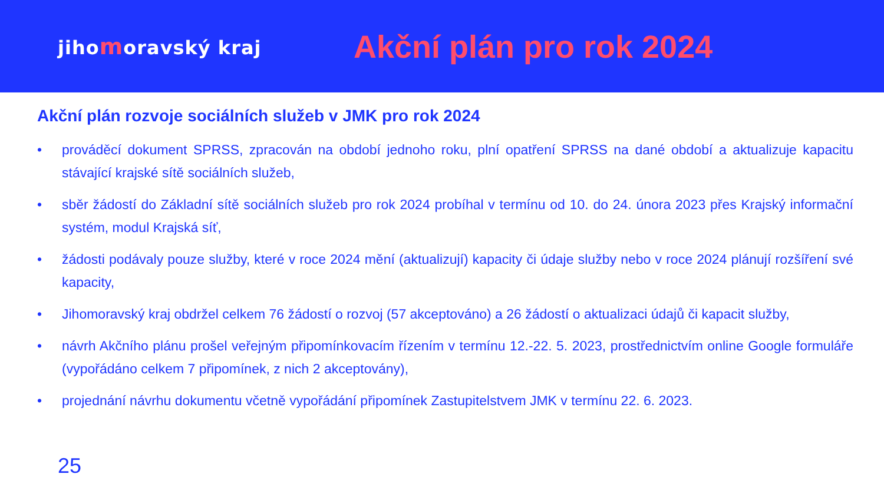jihomoravský kraj
Akční plán pro rok 2024
Akční plán rozvoje sociálních služeb v JMK pro rok 2024
• prováděcí dokument SPRSS, zpracován na období jednoho roku, plní opatření SPRSS na dané období a aktualizuje kapacitu stávající krajské sítě sociálních služeb,
• sběr žádostí do Základní sítě sociálních služeb pro rok 2024 probíhal v termínu od 10. do 24. února 2023 přes Krajský informační systém, modul Krajská síť,
• žádosti podávaly pouze služby, které v roce 2024 mění (aktualizují) kapacity či údaje služby nebo v roce 2024 plánují rozšíření své kapacity,
• Jihomoravský kraj obdržel celkem 76 žádostí o rozvoj (57 akceptováno) a 26 žádostí o aktualizaci údajů či kapacit služby,
• návrh Akčního plánu prošel veřejným připomínkovacím řízením v termínu 12.-22. 5. 2023, prostřednictvím online Google formuláře (vypořádáno celkem 7 připomínek, z nich 2 akceptovány),
• projednání návrhu dokumentu včetně vypořádání připomínek Zastupitelstvem JMK v termínu 22. 6. 2023.
25